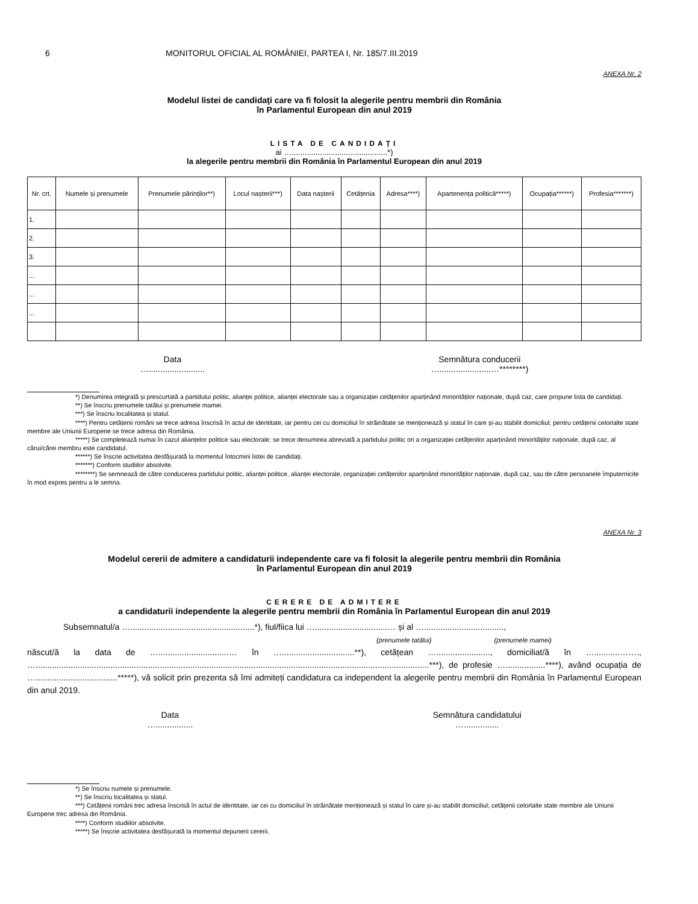6 MONITORUL OFICIAL AL ROMÂNIEI, PARTEA I, Nr. 185/7.III.2019
ANEXA Nr. 2
Modelul listei de candidaţi care va fi folosit la alegerile pentru membrii din România
în Parlamentul European din anul 2019
LISTA DE CANDIDAȚI
ai …............................................*)
la alegerile pentru membrii din România în Parlamentul European din anul 2019
| Nr. crt. | Numele și prenumele | Prenumele părinților**) | Locul nașterii***) | Data nașterii | Cetățenia | Adresa****) | Apartenența politică*****) | Ocupația******) | Profesia*******) |
| --- | --- | --- | --- | --- | --- | --- | --- | --- | --- |
| 1. | | | | | | | | | |
| 2. | | | | | | | | | |
| 3. | | | | | | | | | |
| ... | | | | | | | | | |
| ... | | | | | | | | | |
| ... | | | | | | | | | |
Data
…........................
Semnătura conducerii
…......................…********)
*) Denumirea integrală și prescurtată a partidului politic, alianței politice, alianței electorale sau a organizației cetățenilor aparținând minorităților naționale, după caz, care propune lista de candidați.
**) Se înscriu prenumele tatălui și prenumele mamei.
***) Se înscriu localitatea și statul.
****) Pentru cetățenii români se trece adresa înscrisă în actul de identitate, iar pentru cei cu domiciliul în străinătate se menționează și statul în care și-au stabilit domiciliul; pentru cetățenii celorlalte state membre ale Uniunii Europene se trece adresa din România.
*****) Se completează numai în cazul alianțelor politice sau electorale; se trece denumirea abreviată a partidului politic ori a organizației cetățenilor aparținând minorităților naționale, după caz, al cărui/cărei membru este candidatul.
******) Se înscrie activitatea desfășurată la momentul întocmirii listei de candidați.
*******) Conform studiilor absolvite.
********) Se semnează de către conducerea partidului politic, alianței politice, alianței electorale, organizației cetățenilor aparținând minorităților naționale, după caz, sau de către persoanele împuternicite în mod expres pentru a le semna.
ANEXA Nr. 3
Modelul cererii de admitere a candidaturii independente care va fi folosit la alegerile pentru membrii din România
în Parlamentul European din anul 2019
CERERE DE ADMITERE
a candidaturii independente la alegerile pentru membrii din România în Parlamentul European din anul 2019
Subsemnatul/a ….....................................................*), fiul/fiica lui …...............................… și al …..................................,
(prenumele tatălui) (prenumele mamei)
născut/ă la data de …..............................… în …...............................**), cetățean …......................., domiciliat/ă în …...........……., …........................................................................................................................................................................***), de profesie ….................****), având ocupația de …...................................*****), vă solicit prin prezenta să îmi admiteți candidatura ca independent la alegerile pentru membrii din România în Parlamentul European din anul 2019.
Data
…................
Semnătura candidatului
…...............
*) Se înscriu numele și prenumele.
**) Se înscriu localitatea și statul.
***) Cetățenii români trec adresa înscrisă în actul de identitate, iar cei cu domiciliul în străinătate menționează și statul în care și-au stabilit domiciliul; cetățenii celorlalte state membre ale Uniunii Europene trec adresa din România.
****) Conform studiilor absolvite.
*****) Se înscrie activitatea desfășurată la momentul depunerii cererii.